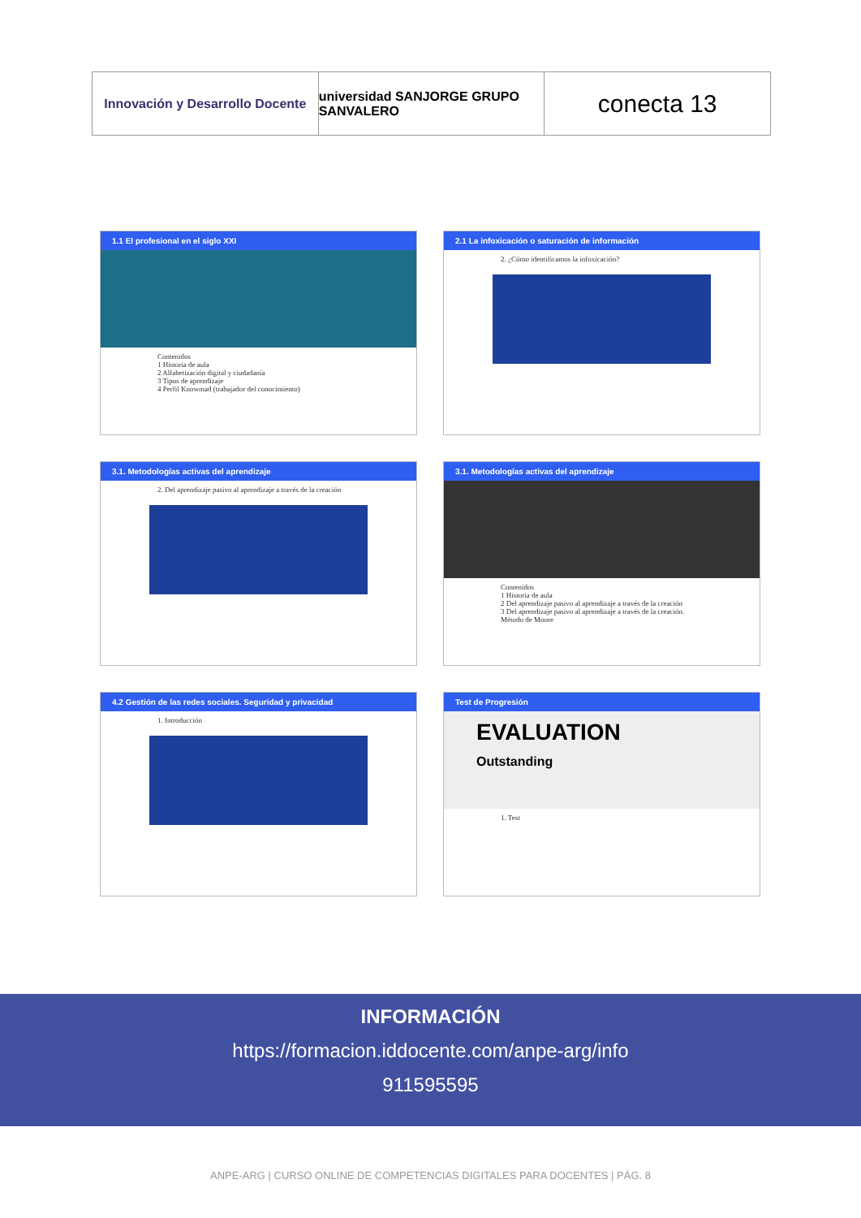Innovación y Desarrollo Docente
universidad SANJORGE GRUPO SANVALERO
conecta 13
1.1 El profesional en el siglo XXI
Contenidos
1 Historia de aula
2 Alfabetización digital y ciudadanía
3 Tipos de aprendizaje
4 Perfil Knowmad (trabajador del conocimiento)
2.1 La infoxicación o saturación de información
2. ¿Cómo identificamos la infoxicación?
3.1. Metodologías activas del aprendizaje
2. Del aprendizaje pasivo al aprendizaje a través de la creación
3.1. Metodologías activas del aprendizaje
Contenidos
1 Historia de aula
2 Del aprendizaje pasivo al aprendizaje a través de la creación
3 Del aprendizaje pasivo al aprendizaje a través de la creación. Método de Moore
4.2 Gestión de las redes sociales. Seguridad y privacidad
1. Introducción
Test de Progresión
EVALUATION
Outstanding
1. Test
INFORMACIÓN
https://formacion.iddocente.com/anpe-arg/info
911595595
ANPE-ARG | CURSO ONLINE DE COMPETENCIAS DIGITALES PARA DOCENTES | PÁG. 8